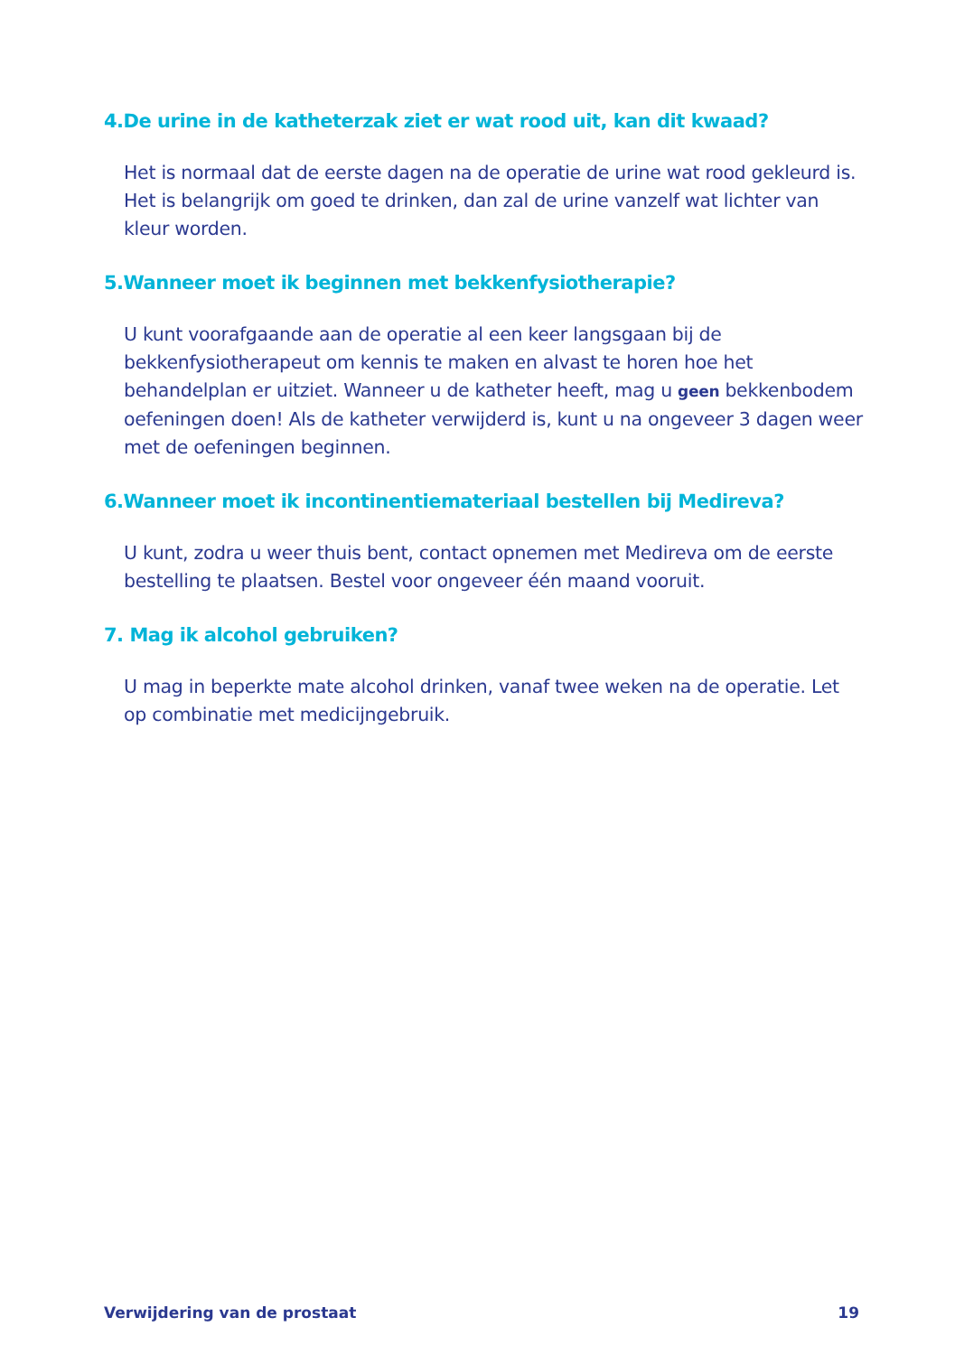4.De urine in de katheterzak ziet er wat rood uit, kan dit kwaad?
Het is normaal dat de eerste dagen na de operatie de urine wat rood gekleurd is. Het is belangrijk om goed te drinken, dan zal de urine vanzelf wat lichter van kleur worden.
5.Wanneer moet ik beginnen met bekkenfysiotherapie?
U kunt voorafgaande aan de operatie al een keer langsgaan bij de bekkenfysiotherapeut om kennis te maken en alvast te horen hoe het behandelplan er uitziet. Wanneer u de katheter heeft, mag u geen bek­kenbodem oefeningen doen! Als de katheter verwijderd is, kunt u na ongeveer 3 dagen weer met de oefeningen beginnen.
6.Wanneer moet ik incontinentiemateriaal bestellen bij Medireva?
U kunt, zodra u weer thuis bent, contact opnemen met Medireva om de eerste bestelling te plaatsen. Bestel voor ongeveer één maand vooruit.
7. Mag ik alcohol gebruiken?
U mag in beperkte mate alcohol drinken, vanaf twee weken na de operatie. Let op combinatie met medicijngebruik.
Verwijdering van de prostaat 19